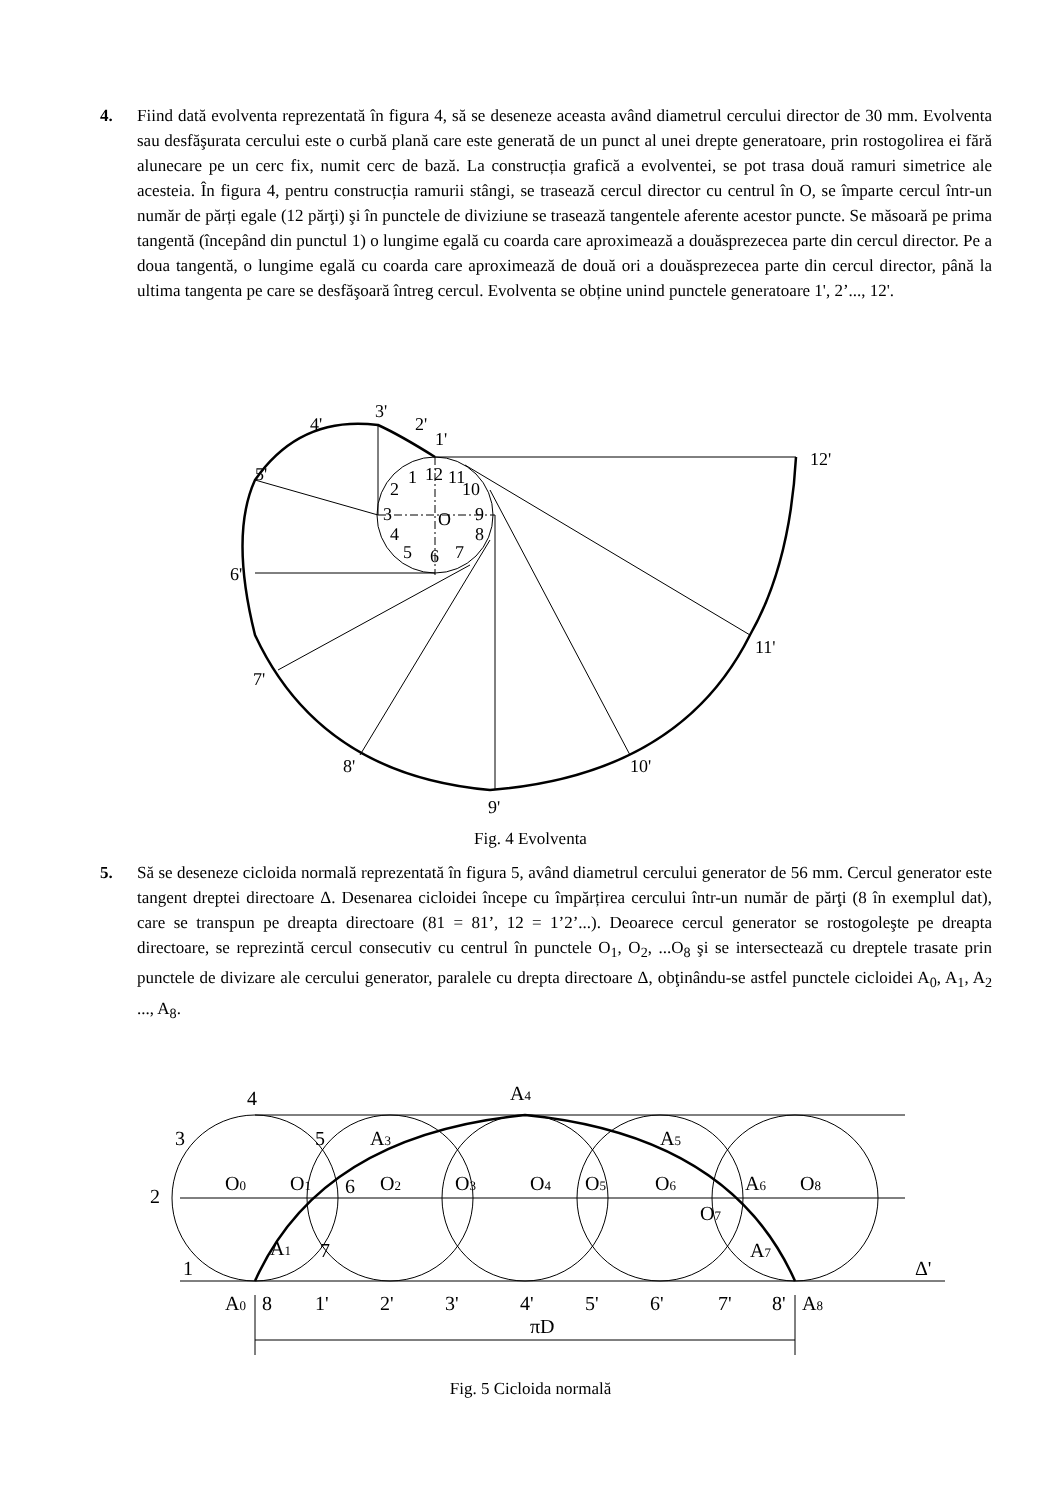4. Fiind dată evolventa reprezentată în figura 4, să se deseneze aceasta având diametrul cercului director de 30 mm. Evolventa sau desfăşurata cercului este o curbă plană care este generată de un punct al unei drepte generatoare, prin rostogolirea ei fără alunecare pe un cerc fix, numit cerc de bază. La construcția grafică a evolventei, se pot trasa două ramuri simetrice ale acesteia. În figura 4, pentru construcția ramurii stângi, se trasează cercul director cu centrul în O, se împarte cercul într-un număr de părți egale (12 părţi) şi în punctele de diviziune se trasează tangentele aferente acestor puncte. Se măsoară pe prima tangentă (începând din punctul 1) o lungime egală cu coarda care aproximează a douăsprezecea parte din cercul director. Pe a doua tangentă, o lungime egală cu coarda care aproximează de două ori a douăsprezecea parte din cercul director, până la ultima tangenta pe care se desfăşoară întreg cercul. Evolventa se obține unind punctele generatoare 1', 2’..., 12'.
3'
4'
2'
1'
12'
5'
6'
7'
8'
9'
10'
11'
12
1
11
2
10
3
9
O
4
8
5
6
7
Fig. 4 Evolventa
5. Să se deseneze cicloida normală reprezentată în figura 5, având diametrul cercului generator de 56 mm. Cercul generator este tangent dreptei directoare Δ. Desenarea cicloidei începe cu împărțirea cercului într-un număr de părţi (8 în exemplul dat), care se transpun pe dreapta directoare (81 = 81’, 12 = 1’2’...). Deoarece cercul generator se rostogoleşte pe dreapta directoare, se reprezintă cercul consecutiv cu centrul în punctele O<sub>1</sub>, O<sub>2</sub>, ...O<sub>8</sub> şi se intersectează cu dreptele trasate prin punctele de divizare ale cercului generator, paralele cu drepta directoare Δ, obţinându-se astfel punctele cicloidei A<sub>0</sub>, A<sub>1</sub>, A<sub>2</sub> ..., A<sub>8</sub>.
4
A4
3
5
A3
A5
2
O0
O1
6
O2
O3
O4
O5
O6
O7
A6
O8
1
A1
7
A7
Δ'
A0
8
1'
2'
3'
4'
5'
6'
7'
8'
A8
πD
Fig. 5 Cicloida normală